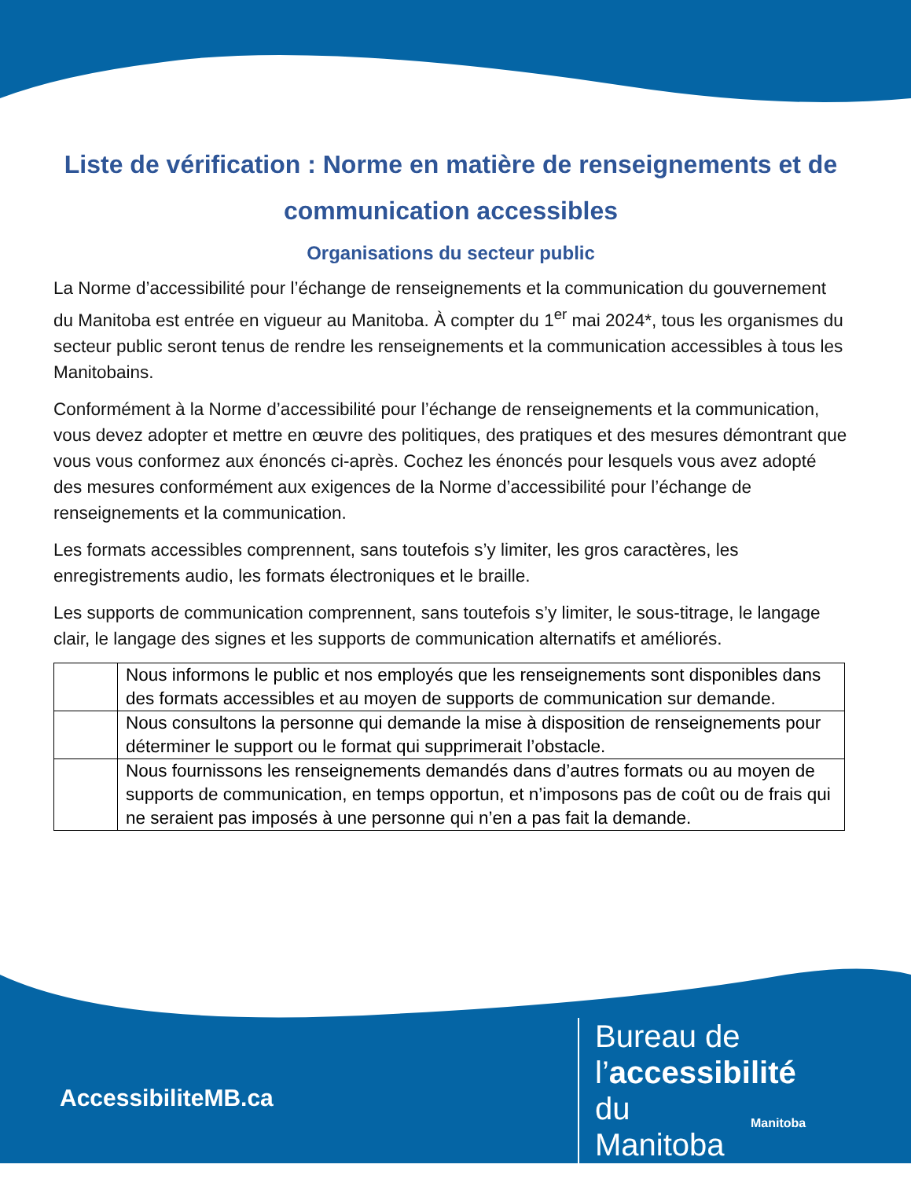Liste de vérification : Norme en matière de renseignements et de communication accessibles
Organisations du secteur public
La Norme d’accessibilité pour l’échange de renseignements et la communication du gouvernement du Manitoba est entrée en vigueur au Manitoba. À compter du 1<sup>er</sup> mai 2024*, tous les organismes du secteur public seront tenus de rendre les renseignements et la communication accessibles à tous les Manitobains.
Conformément à la Norme d’accessibilité pour l’échange de renseignements et la communication, vous devez adopter et mettre en œuvre des politiques, des pratiques et des mesures démontrant que vous vous conformez aux énoncés ci-après. Cochez les énoncés pour lesquels vous avez adopté des mesures conformément aux exigences de la Norme d’accessibilité pour l’échange de renseignements et la communication.
Les formats accessibles comprennent, sans toutefois s’y limiter, les gros caractères, les enregistrements audio, les formats électroniques et le braille.
Les supports de communication comprennent, sans toutefois s’y limiter, le sous-titrage, le langage clair, le langage des signes et les supports de communication alternatifs et améliorés.
| | Nous informons le public et nos employés que les renseignements sont disponibles dans des formats accessibles et au moyen de supports de communication sur demande. |
| | Nous consultons la personne qui demande la mise à disposition de renseignements pour déterminer le support ou le format qui supprimerait l’obstacle. |
| | Nous fournissons les renseignements demandés dans d’autres formats ou au moyen de supports de communication, en temps opportun, et n’imposons pas de coût ou de frais qui ne seraient pas imposés à une personne qui n’en a pas fait la demande. |
AccessibiliteMB.ca
Bureau de l’accessibilité du Manitoba
Manitoba